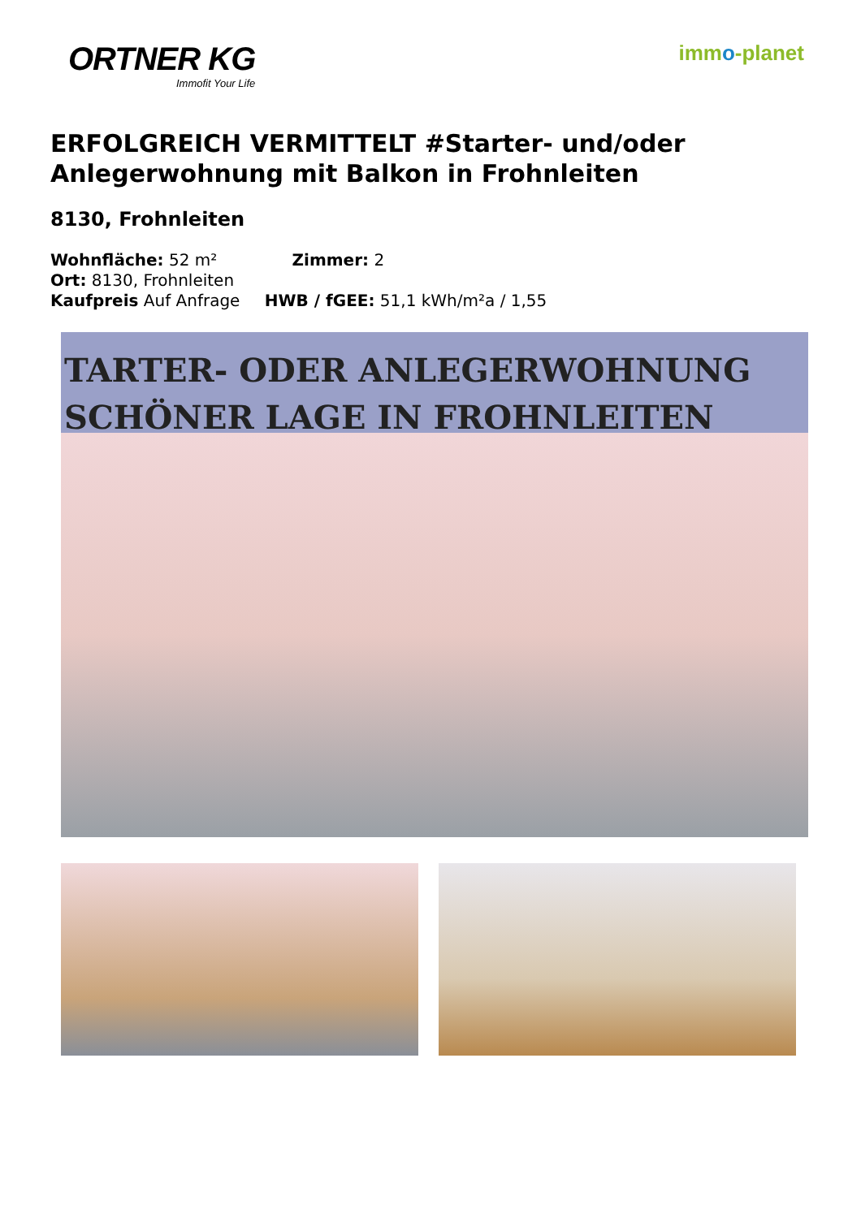ORTNER KG
Immofit Your Life
immo-planet
ERFOLGREICH VERMITTELT #Starter- und/oder Anlegerwohnung mit Balkon in Frohnleiten
8130, Frohnleiten
Wohnfläche: 52 m² Zimmer: 2
Ort: 8130, Frohnleiten
Kaufpreis Auf Anfrage HWB / fGEE: 51,1 kWh/m²a / 1,55
TARTER- ODER ANLEGERWOHNUNG
SCHÖNER LAGE IN FROHNLEITEN